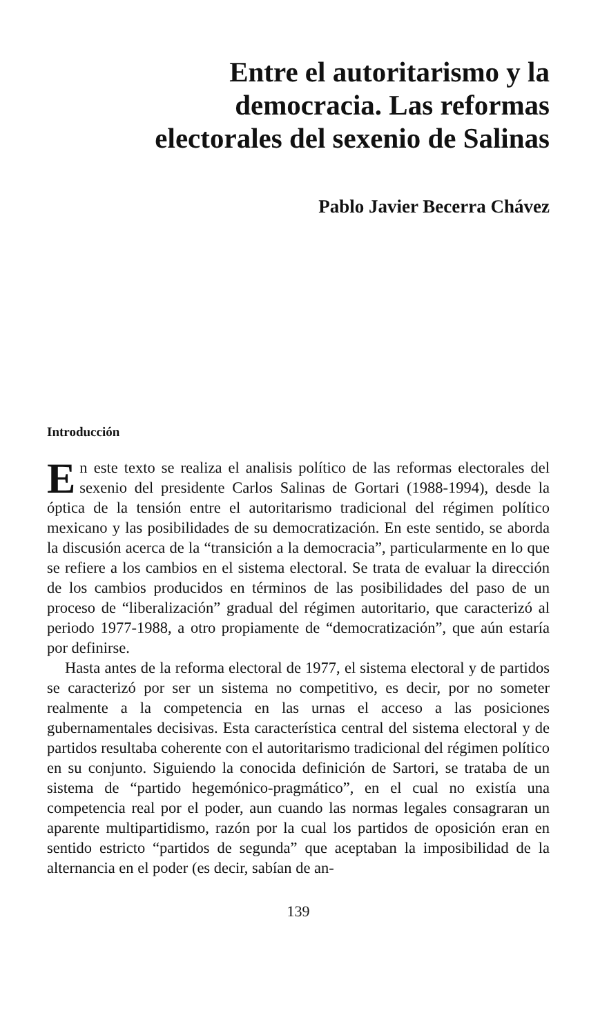Entre el autoritarismo y la
democracia. Las reformas
electorales del sexenio de Salinas
Pablo Javier Becerra Chávez
Introducción
En este texto se realiza el analisis político de las reformas electorales del sexenio del presidente Carlos Salinas de Gortari (1988-1994), desde la óptica de la tensión entre el autoritarismo tradicional del régimen político mexicano y las posibilidades de su democratización. En este sentido, se aborda la discusión acerca de la “transición a la democracia”, particularmente en lo que se refiere a los cambios en el sistema electoral. Se trata de evaluar la dirección de los cambios producidos en términos de las posibilidades del paso de un proceso de “liberalización” gradual del régimen autoritario, que caracterizó al periodo 1977-1988, a otro propiamente de “democratización”, que aún estaría por definirse.
Hasta antes de la reforma electoral de 1977, el sistema electoral y de partidos se caracterizó por ser un sistema no competitivo, es decir, por no someter realmente a la competencia en las urnas el acceso a las posiciones gubernamentales decisivas. Esta característica central del sistema electoral y de partidos resultaba coherente con el autoritarismo tradicional del régimen político en su conjunto. Siguiendo la conocida definición de Sartori, se trataba de un sistema de “partido hegemónico-pragmático”, en el cual no existía una competencia real por el poder, aun cuando las normas legales consagraran un aparente multipartidismo, razón por la cual los partidos de oposición eran en sentido estricto “partidos de segunda” que aceptaban la imposibilidad de la alternancia en el poder (es decir, sabían de an-
139